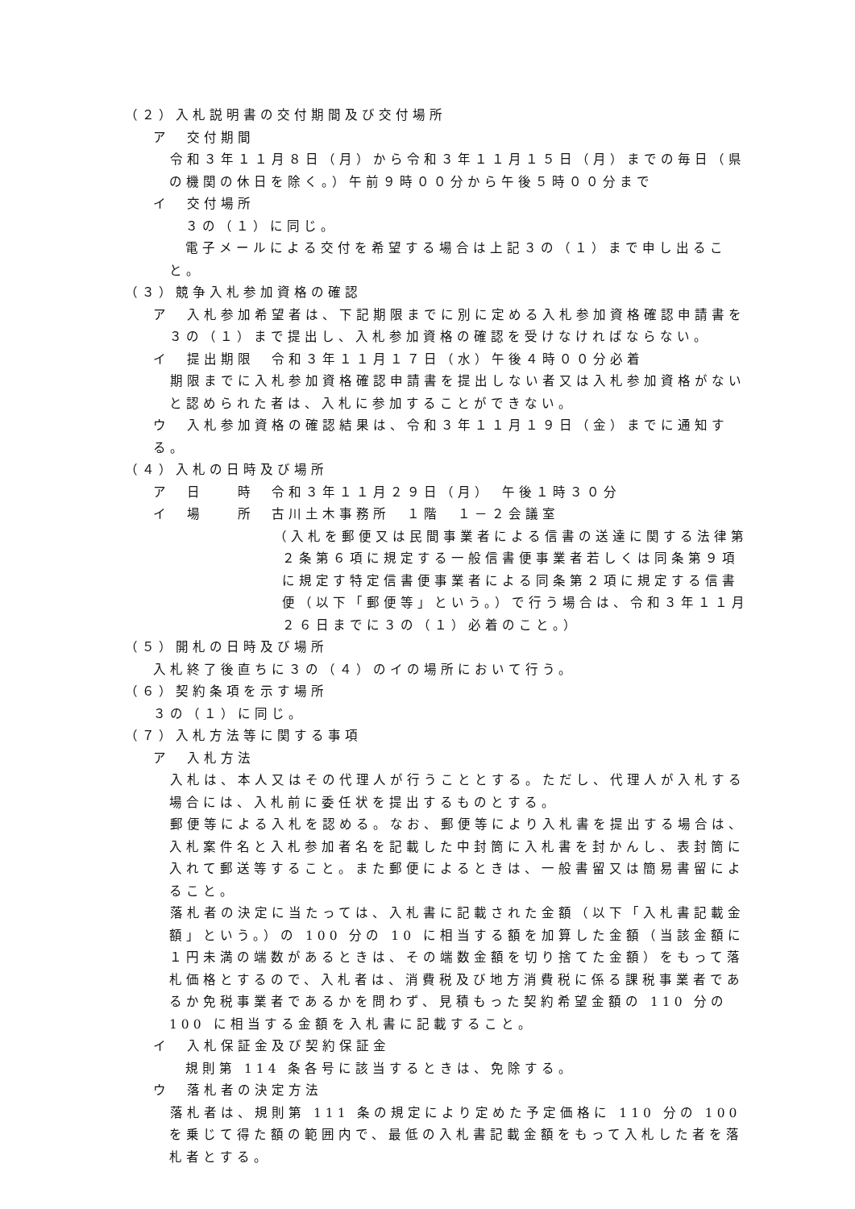（２）入札説明書の交付期間及び交付場所
ア　交付期間
　令和３年１１月８日（月）から令和３年１１月１５日（月）までの毎日（県の機関の休日を除く。）午前９時００分から午後５時００分まで
イ　交付場所
３の（１）に同じ。
電子メールによる交付を希望する場合は上記３の（１）まで申し出ること。
（３）競争入札参加資格の確認
ア　入札参加希望者は、下記期限までに別に定める入札参加資格確認申請書を３の（１）まで提出し、入札参加資格の確認を受けなければならない。
イ　提出期限　令和３年１１月１７日（水）午後４時００分必着
　期限までに入札参加資格確認申請書を提出しない者又は入札参加資格がないと認められた者は、入札に参加することができない。
ウ　入札参加資格の確認結果は、令和３年１１月１９日（金）までに通知する。
（４）入札の日時及び場所
ア　日　　時　令和３年１１月２９日（月）　午後１時３０分
イ　場　　所　古川土木事務所　１階　１－２会議室
（入札を郵便又は民間事業者による信書の送達に関する法律第２条第６項に規定する一般信書便事業者若しくは同条第９項に規定す特定信書便事業者による同条第２項に規定する信書便（以下「郵便等」という。）で行う場合は、令和３年１１月２６日までに３の（１）必着のこと。）
（５）開札の日時及び場所
入札終了後直ちに３の（４）のイの場所において行う。
（６）契約条項を示す場所
３の（１）に同じ。
（７）入札方法等に関する事項
ア　入札方法
　入札は、本人又はその代理人が行うこととする。ただし、代理人が入札する場合には、入札前に委任状を提出するものとする。
　郵便等による入札を認める。なお、郵便等により入札書を提出する場合は、入札案件名と入札参加者名を記載した中封筒に入札書を封かんし、表封筒に入れて郵送等すること。また郵便によるときは、一般書留又は簡易書留によること。
　落札者の決定に当たっては、入札書に記載された金額（以下「入札書記載金額」という。）の 100 分の 10 に相当する額を加算した金額（当該金額に１円未満の端数があるときは、その端数金額を切り捨てた金額）をもって落札価格とするので、入札者は、消費税及び地方消費税に係る課税事業者であるか免税事業者であるかを問わず、見積もった契約希望金額の 110 分の 100 に相当する金額を入札書に記載すること。
イ　入札保証金及び契約保証金
規則第 114 条各号に該当するときは、免除する。
ウ　落札者の決定方法
　落札者は、規則第 111 条の規定により定めた予定価格に 110 分の 100 を乗じて得た額の範囲内で、最低の入札書記載金額をもって入札した者を落札者とする。